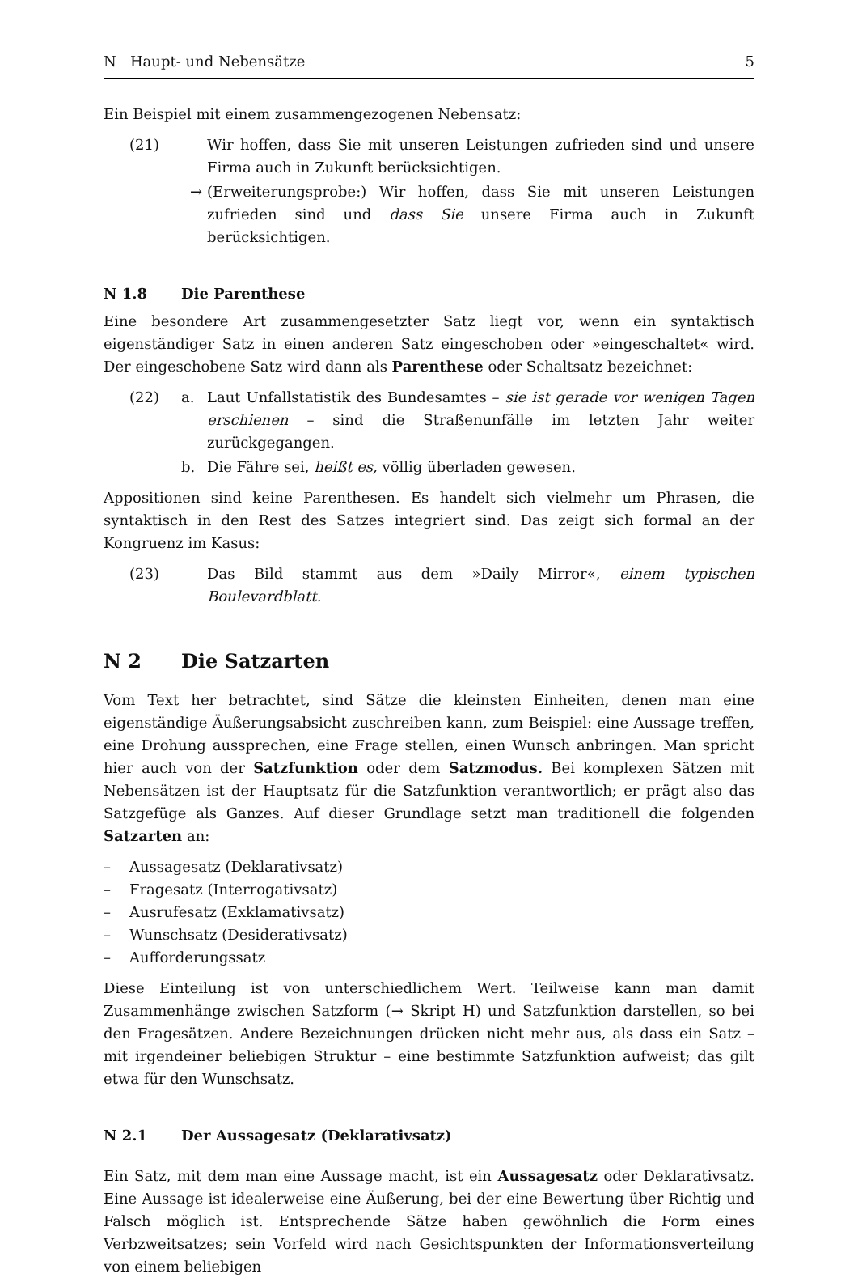N Haupt- und Nebensätze 5
Ein Beispiel mit einem zusammengezogenen Nebensatz:
(21) Wir hoffen, dass Sie mit unseren Leistungen zufrieden sind und unsere Firma auch in Zukunft berücksichtigen.
→ (Erweiterungsprobe:) Wir hoffen, dass Sie mit unseren Leistungen zufrieden sind und dass Sie unsere Firma auch in Zukunft berücksichtigen.
N 1.8 Die Parenthese
Eine besondere Art zusammengesetzter Satz liegt vor, wenn ein syntaktisch eigenständiger Satz in einen anderen Satz eingeschoben oder »eingeschaltet« wird. Der eingeschobene Satz wird dann als Parenthese oder Schaltsatz bezeichnet:
(22) a. Laut Unfallstatistik des Bundesamtes – sie ist gerade vor wenigen Tagen erschienen – sind die Straßenunfälle im letzten Jahr weiter zurückgegangen.
b. Die Fähre sei, heißt es, völlig überladen gewesen.
Appositionen sind keine Parenthesen. Es handelt sich vielmehr um Phrasen, die syntaktisch in den Rest des Satzes integriert sind. Das zeigt sich formal an der Kongruenz im Kasus:
(23) Das Bild stammt aus dem »Daily Mirror«, einem typischen Boulevardblatt.
N 2 Die Satzarten
Vom Text her betrachtet, sind Sätze die kleinsten Einheiten, denen man eine eigenständige Äußerungsabsicht zuschreiben kann, zum Beispiel: eine Aussage treffen, eine Drohung aussprechen, eine Frage stellen, einen Wunsch anbringen. Man spricht hier auch von der Satzfunktion oder dem Satzmodus. Bei komplexen Sätzen mit Nebensätzen ist der Hauptsatz für die Satzfunktion verantwortlich; er prägt also das Satzgefüge als Ganzes. Auf dieser Grundlage setzt man traditionell die folgenden Satzarten an:
– Aussagesatz (Deklarativsatz)
– Fragesatz (Interrogativsatz)
– Ausrufesatz (Exklamativsatz)
– Wunschsatz (Desiderativsatz)
– Aufforderungssatz
Diese Einteilung ist von unterschiedlichem Wert. Teilweise kann man damit Zusammenhänge zwischen Satzform (→ Skript H) und Satzfunktion darstellen, so bei den Fragesätzen. Andere Bezeichnungen drücken nicht mehr aus, als dass ein Satz – mit irgendeiner beliebigen Struktur – eine bestimmte Satzfunktion aufweist; das gilt etwa für den Wunschsatz.
N 2.1 Der Aussagesatz (Deklarativsatz)
Ein Satz, mit dem man eine Aussage macht, ist ein Aussagesatz oder Deklarativsatz. Eine Aussage ist idealerweise eine Äußerung, bei der eine Bewertung über Richtig und Falsch möglich ist. Entsprechende Sätze haben gewöhnlich die Form eines Verbzweitsatzes; sein Vorfeld wird nach Gesichtspunkten der Informationsverteilung von einem beliebigen